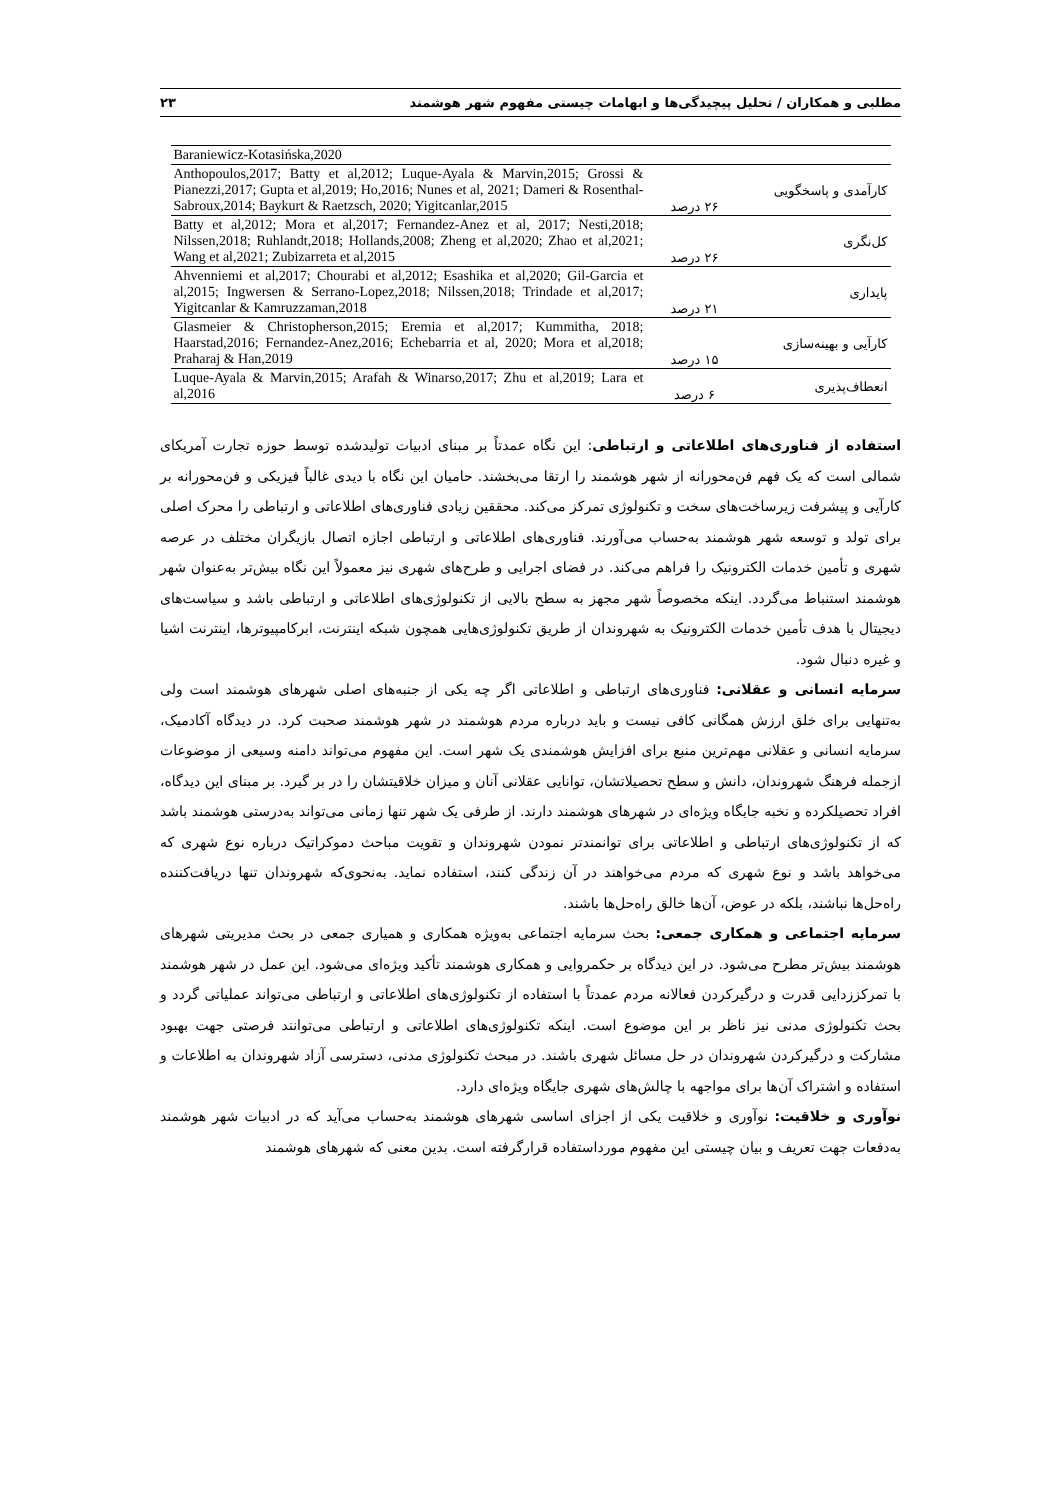مطلبی و همکاران / تحلیل پیچیدگی‌ها و ابهامات چیستی مفهوم شهر هوشمند ۲۳
| Baraniewicz-Kotasińska,2020 | | |
| Anthopoulos,2017; Batty et al,2012; Luque-Ayala & Marvin,2015; Grossi & Pianezzi,2017; Gupta et al,2019; Ho,2016; Nunes et al, 2021; Dameri & Rosenthal-Sabroux,2014; Baykurt & Raetzsch, 2020; Yigitcanlar,2015 | ۲۶ درصد | کارآمدی و پاسخگویی |
| Batty et al,2012; Mora et al,2017; Fernandez-Anez et al, 2017; Nesti,2018; Nilssen,2018; Ruhlandt,2018; Hollands,2008; Zheng et al,2020; Zhao et al,2021; Wang et al,2021; Zubizarreta et al,2015 | ۲۶ درصد | کل‌نگری |
| Ahvenniemi et al,2017; Chourabi et al,2012; Esashika et al,2020; Gil-Garcia et al,2015; Ingwersen & Serrano-Lopez,2018; Nilssen,2018; Trindade et al,2017; Yigitcanlar & Kamruzzaman,2018 | ۲۱ درصد | پایداری |
| Glasmeier & Christopherson,2015; Eremia et al,2017; Kummitha, 2018; Haarstad,2016; Fernandez-Anez,2016; Echebarria et al, 2020; Mora et al,2018; Praharaj & Han,2019 | ۱۵ درصد | کارآیی و بهینه‌سازی |
| Luque-Ayala & Marvin,2015; Arafah & Winarso,2017; Zhu et al,2019; Lara et al,2016 | ۶ درصد | انعطاف‌پذیری |
استفاده از فناوری‌های اطلاعاتی و ارتباطی: این نگاه عمدتاً بر مبنای ادبیات تولیدشده توسط حوزه تجارت آمریکای شمالی است که یک فهم فن‌محورانه از شهر هوشمند را ارتقا می‌بخشند. حامیان این نگاه با دیدی غالباً فیزیکی و فن‌محورانه بر کارآیی و پیشرفت زیرساخت‌های سخت و تکنولوژی تمرکز می‌کند. محققین زیادی فناوری‌های اطلاعاتی و ارتباطی را محرک اصلی برای تولد و توسعه شهر هوشمند به‌حساب می‌آورند. فناوری‌های اطلاعاتی و ارتباطی اجازه اتصال بازیگران مختلف در عرصه شهری و تأمین خدمات الکترونیک را فراهم می‌کند. در فضای اجرایی و طرح‌های شهری نیز معمولاً این نگاه بیش‌تر به‌عنوان شهر هوشمند استنباط می‌گردد. اینکه مخصوصاً شهر مجهز به سطح بالایی از تکنولوژی‌های اطلاعاتی و ارتباطی باشد و سیاست‌های دیجیتال با هدف تأمین خدمات الکترونیک به شهروندان از طریق تکنولوژی‌هایی همچون شبکه اینترنت، ابرکامپیوترها، اینترنت اشیا و غیره دنبال شود.
سرمایه انسانی و عقلانی: فناوری‌های ارتباطی و اطلاعاتی اگر چه یکی از جنبه‌های اصلی شهرهای هوشمند است ولی به‌تنهایی برای خلق ارزش همگانی کافی نیست و باید درباره مردم هوشمند در شهر هوشمند صحبت کرد. در دیدگاه آکادمیک، سرمایه انسانی و عقلانی مهم‌ترین منبع برای افزایش هوشمندی یک شهر است. این مفهوم می‌تواند دامنه وسیعی از موضوعات ازجمله فرهنگ شهروندان، دانش و سطح تحصیلاتشان، توانایی عقلانی آنان و میزان خلاقیتشان را در بر گیرد. بر مبنای این دیدگاه، افراد تحصیلکرده و نخبه جایگاه ویژه‌ای در شهرهای هوشمند دارند. از طرفی یک شهر تنها زمانی می‌تواند به‌درستی هوشمند باشد که از تکنولوژی‌های ارتباطی و اطلاعاتی برای توانمندتر نمودن شهروندان و تقویت مباحث دموکراتیک درباره نوع شهری که می‌خواهد باشد و نوع شهری که مردم می‌خواهند در آن زندگی کنند، استفاده نماید. به‌نحوی‌که شهروندان تنها دریافت‌کننده راه‌حل‌ها نباشند، بلکه در عوض، آن‌ها خالق راه‌حل‌ها باشند.
سرمایه اجتماعی و همکاری جمعی: بحث سرمایه اجتماعی به‌ویژه همکاری و همیاری جمعی در بحث مدیریتی شهرهای هوشمند بیش‌تر مطرح می‌شود. در این دیدگاه بر حکمروایی و همکاری هوشمند تأکید ویژه‌ای می‌شود. این عمل در شهر هوشمند با تمرکززدایی قدرت و درگیرکردن فعالانه مردم عمدتاً با استفاده از تکنولوژی‌های اطلاعاتی و ارتباطی می‌تواند عملیاتی گردد و بحث تکنولوژی مدنی نیز ناظر بر این موضوع است. اینکه تکنولوژی‌های اطلاعاتی و ارتباطی می‌توانند فرصتی جهت بهبود مشارکت و درگیرکردن شهروندان در حل مسائل شهری باشند. در مبحث تکنولوژی مدنی، دسترسی آزاد شهروندان به اطلاعات و استفاده و اشتراک آن‌ها برای مواجهه با چالش‌های شهری جایگاه ویژه‌ای دارد.
نوآوری و خلاقیت: نوآوری و خلاقیت یکی از اجزای اساسی شهرهای هوشمند به‌حساب می‌آید که در ادبیات شهر هوشمند به‌دفعات جهت تعریف و بیان چیستی این مفهوم مورداستفاده قرارگرفته است. بدین معنی که شهرهای هوشمند